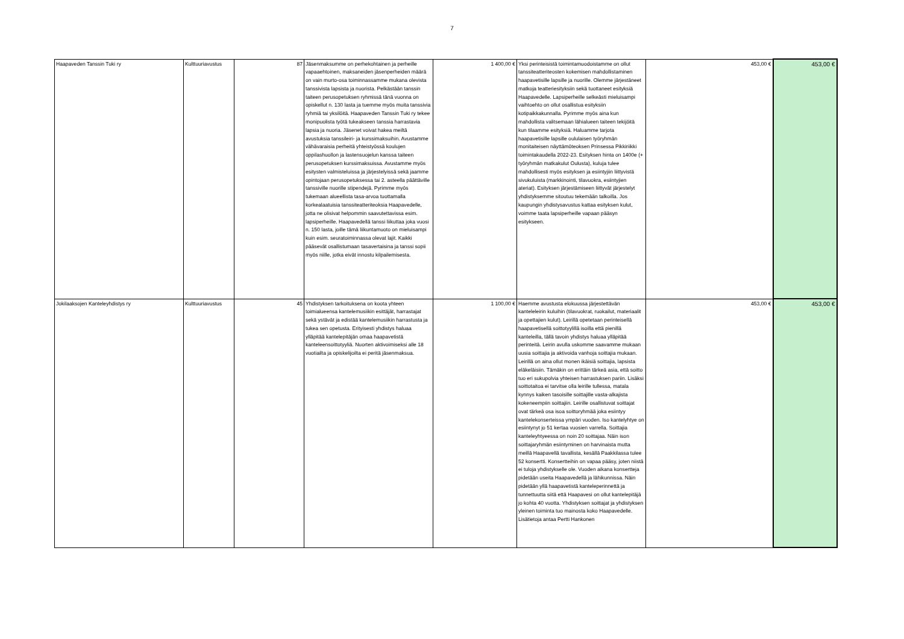7
| Haapaveden Tanssin Tuki ry | Kulttuuriavustus | 87 | Jäsenmaksumme on perhekohtainen ja perheille vapaaehtoinen, maksaneiden jäsenperheiden määrä on vain murto-osa toiminnassamme mukana olevista tanssivista lapsista ja nuorista. Pelkästään tanssin taiteen perusopetuksen ryhmissä tänä vuonna on opiskellut n. 130 lasta ja tuemme myös muita tanssivia ryhmiä tai yksilöitä. Haapaveden Tanssin Tuki ry tekee monipuolista työtä tukeakseen tanssia harrastavia lapsia ja nuoria. Jäsenet voivat hakea meiltä avustuksia tanssileiri- ja kurssimaksuihin. Avustamme vähävaraisia perheitä yhteistyössä koulujen oppilashuollon ja lastensuojelun kanssa taiteen perusopetuksen kurssimaksuissa. Avustamme myös esitysten valmisteluissa ja järjestelyissä sekä jaamme opintojaan perusopetuksessa tai 2. asteella päättäville tanssiville nuorille stipendejä. Pyrimme myös tukemaan alueellista tasa-arvoa tuottamalla korkealaatuisia tanssiteatteriteoksia Haapavedelle, jotta ne olisivat helpommin saavutettavissa esim. lapsiperheille. Haapavedellä tanssi liikuttaa joka vuosi n. 150 lasta, joille tämä liikuntamuoto on mieluisampi kuin esim. seuratoiminnassa olevat lajit. Kaikki pääsevät osallistumaan tasavertaisina ja tanssi sopii myös niille, jotka eivät innostu kilpailemisesta. | 1 400,00 € | Yksi perinteisistä toimintamuodoistamme on ollut tanssiteatteriteosten kokemisen mahdollistaminen haapavetisille lapsille ja nuorille. Olemme järjestäneet matkoja teatteriesityksiin sekä tuottaneet esityksiä Haapavedelle. Lapsiperheille selkeästi mieluisampi vaihtoehto on ollut osallistua esityksiin kotipaikkakunnalla. Pyrimme myös aina kun mahdollista valitsemaan lähialueen taiteen tekijöitä kun tilaamme esityksiä. Haluamme tarjota haapavetisille lapsille oululaisen työryhmän monitaiteisen näyttämöteoksen Prinsessa Pikkiriikki toimintakaudella 2022-23. Esityksen hinta on 1400e (+ työryhmän matkakulut Oulusta), kuluja tulee mahdollisesti myös esityksen ja esiintyjiin liittyvistä sivukuluista (markkinointi, tilavuokra, esiintyjien ateriat). Esityksen järjestämiseen liittyvät järjestelyt yhdistyksemme sitoutuu tekemään talkoilla. Jos kaupungin yhdistysavustus kattaa esityksen kulut, voimme taata lapsiperheille vapaan pääsyn esitykseen. | 453,00 € | 453,00 € |
| Jokilaaksojen Kanteleyhdistys ry | Kulttuuriavustus | 45 | Yhdistyksen tarkoituksena on koota yhteen toimialueensa kantelemusiikin esittäjät, harrastajat sekä ystävät ja edistää kantelemusiikin harrastusta ja tukea sen opetusta. Erityisesti yhdistys haluaa ylläpitää kantelepitäjän omaa haapavetistä kanteleensoittotyyliä. Nuorten aktivoimiseksi alle 18 vuotiailta ja opiskelijoilta ei peritä jäsenmaksua. | 1 100,00 € | Haemme avustusta elokuussa järjestettävän kanteleleirin kuluihin (tilavuokrat, ruokailut, materiaalit ja opettajien kulut). Leirillä opetetaan perinteisellä haapavetisellä soittotyylillä isoilla että pienillä kanteleilla, tällä tavoin yhdistys haluaa ylläpitää perinteitä. Leirin avulla uskomme saavamme mukaan uusia soittajia ja aktivoida vanhoja soittajia mukaan. Leirillä on aina ollut monen ikäisiä soittajia, lapsista eläkeläisiin. Tämäkin on erittäin tärkeä asia, että soitto tuo eri sukupolvia yhteisen harrastuksen pariin. Lisäksi soittotaitoa ei tarvitse olla leirille tullessa, matala kynnys kaiken tasoisille soittajille vasta-alkajista kokeneempiin soittajiin. Leirille osallistuvat soittajat ovat tärkeä osa isoa soittoryhmää joka esiintyy kantelekonserteissa ympäri vuoden. Iso kantelyhtye on esiintynyt jo 51 kertaa vuosien varrella. Soittajia kanteleyhtyeessa on noin 20 soittajaa. Näin ison soittajaryhmän esiintyminen on harvinaista mutta meillä Haapavellä tavallista, kesällä Paakkilassa tulee 52 konsertti. Konsertteihin on vapaa pääsy, joten niistä ei tuloja yhdistykselle ole. Vuoden aikana konsertteja pidetään useita Haapavedellä ja lähikunnissa. Näin pidetään yllä haapavetistä kanteleperinnettä ja tunnettuutta siitä että Haapavesi on ollut kantelepitäjä jo kohta 40 vuotta. Yhdistyksen soittajat ja yhdistyksen yleinen toiminta tuo mainosta koko Haapavedelle. Lisätietoja antaa Pertti Hankonen | 453,00 € | 453,00 € |